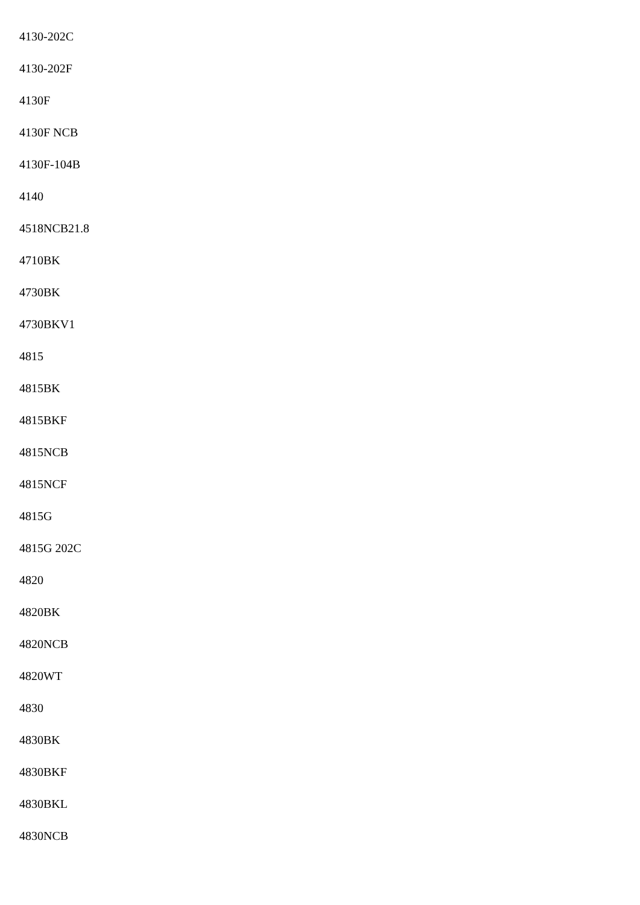4130-202C
4130-202F
4130F
4130F NCB
4130F-104B
4140
4518NCB21.8
4710BK
4730BK
4730BKV1
4815
4815BK
4815BKF
4815NCB
4815NCF
4815G
4815G 202C
4820
4820BK
4820NCB
4820WT
4830
4830BK
4830BKF
4830BKL
4830NCB